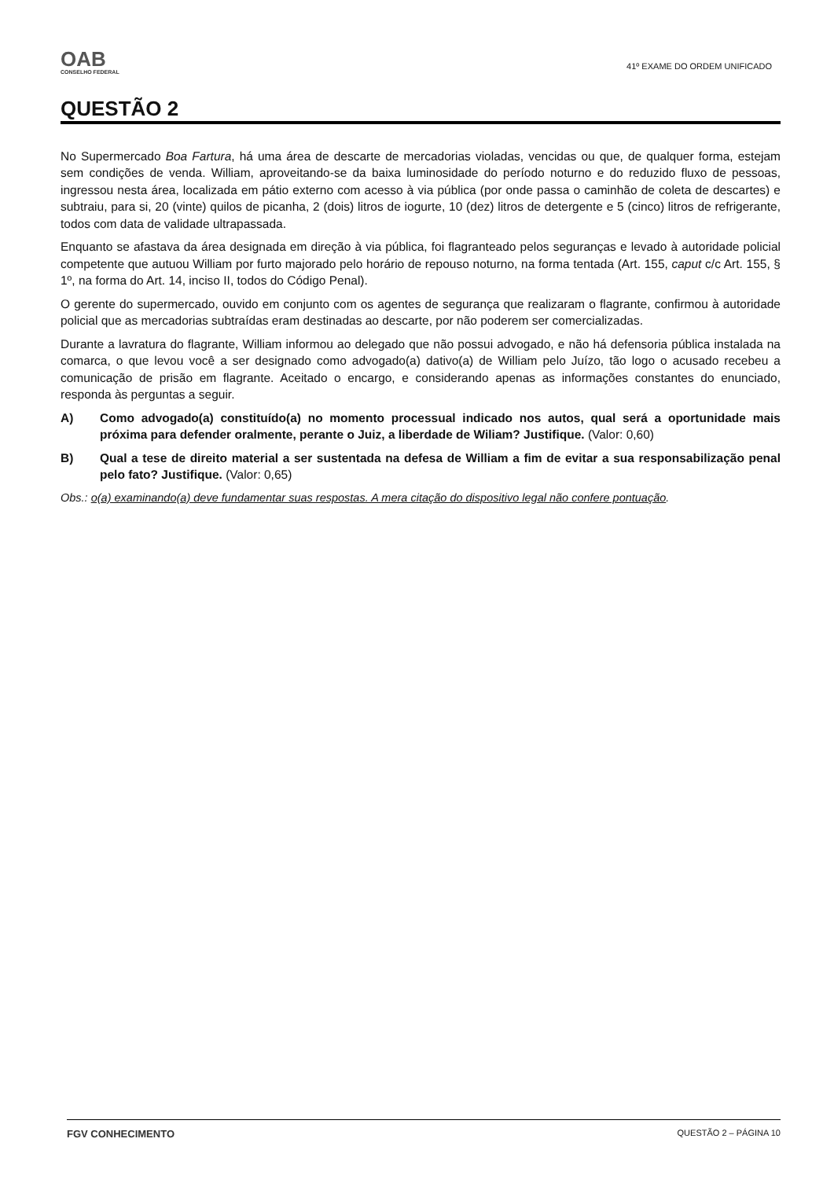OAB
CONSELHO FEDERAL
41º EXAME DO ORDEM UNIFICADO
QUESTÃO 2
No Supermercado Boa Fartura, há uma área de descarte de mercadorias violadas, vencidas ou que, de qualquer forma, estejam sem condições de venda. William, aproveitando-se da baixa luminosidade do período noturno e do reduzido fluxo de pessoas, ingressou nesta área, localizada em pátio externo com acesso à via pública (por onde passa o caminhão de coleta de descartes) e subtraiu, para si, 20 (vinte) quilos de picanha, 2 (dois) litros de iogurte, 10 (dez) litros de detergente e 5 (cinco) litros de refrigerante, todos com data de validade ultrapassada.
Enquanto se afastava da área designada em direção à via pública, foi flagranteado pelos seguranças e levado à autoridade policial competente que autuou William por furto majorado pelo horário de repouso noturno, na forma tentada (Art. 155, caput c/c Art. 155, § 1º, na forma do Art. 14, inciso II, todos do Código Penal).
O gerente do supermercado, ouvido em conjunto com os agentes de segurança que realizaram o flagrante, confirmou à autoridade policial que as mercadorias subtraídas eram destinadas ao descarte, por não poderem ser comercializadas.
Durante a lavratura do flagrante, William informou ao delegado que não possui advogado, e não há defensoria pública instalada na comarca, o que levou você a ser designado como advogado(a) dativo(a) de William pelo Juízo, tão logo o acusado recebeu a comunicação de prisão em flagrante. Aceitado o encargo, e considerando apenas as informações constantes do enunciado, responda às perguntas a seguir.
A) Como advogado(a) constituído(a) no momento processual indicado nos autos, qual será a oportunidade mais próxima para defender oralmente, perante o Juiz, a liberdade de Wiliam? Justifique. (Valor: 0,60)
B) Qual a tese de direito material a ser sustentada na defesa de William a fim de evitar a sua responsabilização penal pelo fato? Justifique. (Valor: 0,65)
Obs.: o(a) examinando(a) deve fundamentar suas respostas. A mera citação do dispositivo legal não confere pontuação.
FGV CONHECIMENTO QUESTÃO 2 – PÁGINA 10